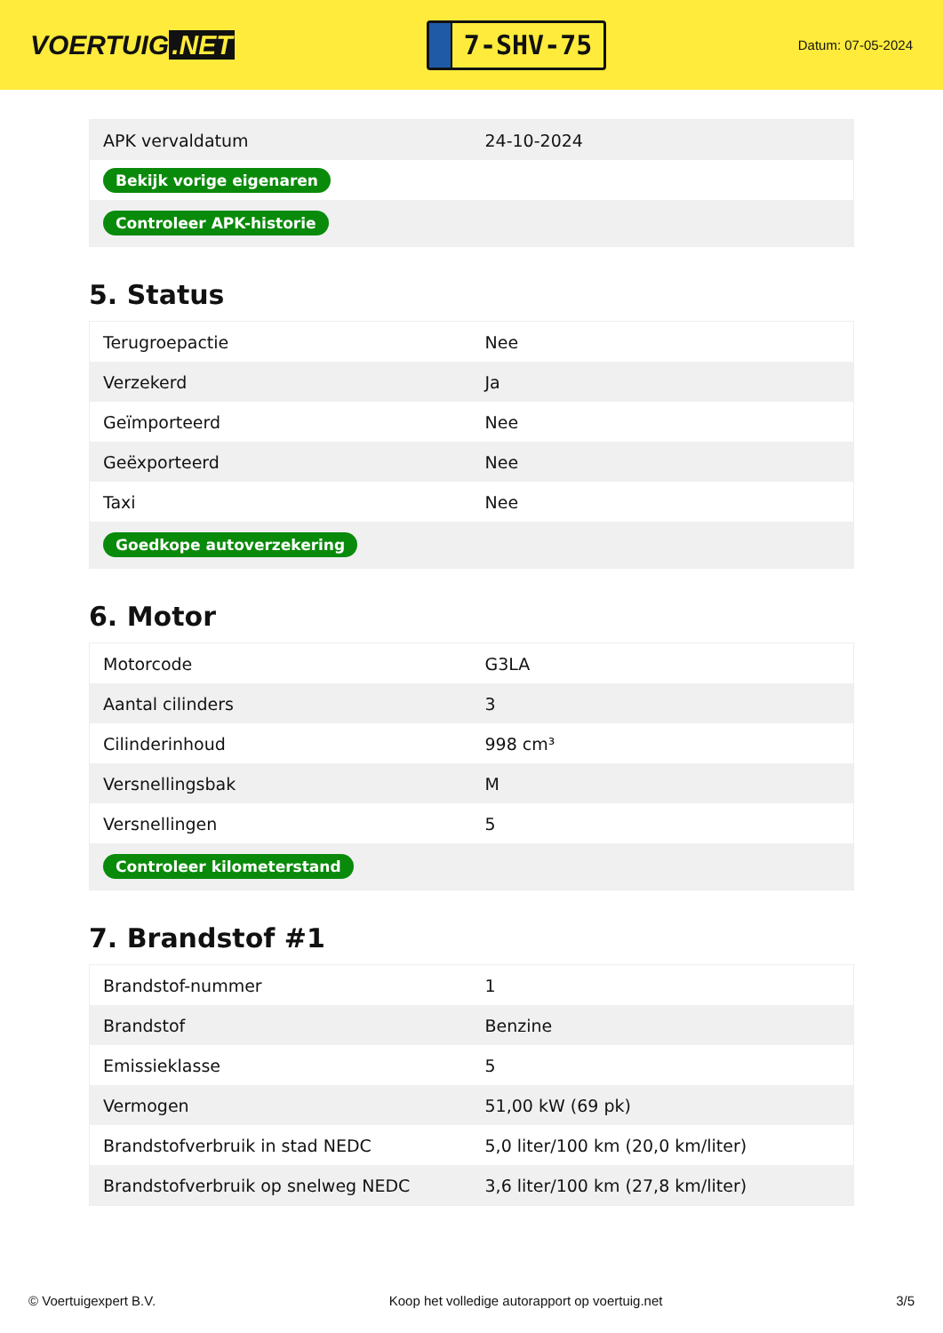VOERTUIG.NET
7-SHV-75
Datum: 07-05-2024
| APK vervaldatum | 24-10-2024 |
| Bekijk vorige eigenaren | |
| Controleer APK-historie | |
5. Status
| Terugroepactie | Nee |
| Verzekerd | Ja |
| Geïmporteerd | Nee |
| Geëxporteerd | Nee |
| Taxi | Nee |
| Goedkope autoverzekering | |
6. Motor
| Motorcode | G3LA |
| Aantal cilinders | 3 |
| Cilinderinhoud | 998 cm³ |
| Versnellingsbak | M |
| Versnellingen | 5 |
| Controleer kilometerstand | |
7. Brandstof #1
| Brandstof-nummer | 1 |
| Brandstof | Benzine |
| Emissieklasse | 5 |
| Vermogen | 51,00 kW (69 pk) |
| Brandstofverbruik in stad NEDC | 5,0 liter/100 km (20,0 km/liter) |
| Brandstofverbruik op snelweg NEDC | 3,6 liter/100 km (27,8 km/liter) |
© Voertuigexpert B.V. Koop het volledige autorapport op voertuig.net 3/5